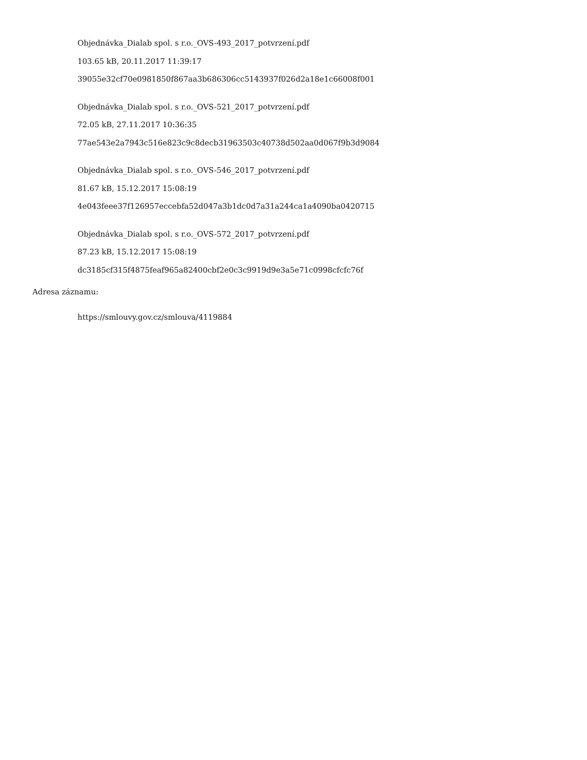Objednávka_Dialab spol. s r.o._OVS-493_2017_potvrzení.pdf
103.65 kB, 20.11.2017 11:39:17
39055e32cf70e0981850f867aa3b686306cc5143937f026d2a18e1c66008f001
Objednávka_Dialab spol. s r.o._OVS-521_2017_potvrzení.pdf
72.05 kB, 27.11.2017 10:36:35
77ae543e2a7943c516e823c9c8decb31963503c40738d502aa0d067f9b3d9084
Objednávka_Dialab spol. s r.o._OVS-546_2017_potvrzení.pdf
81.67 kB, 15.12.2017 15:08:19
4e043feee37f126957eccebfa52d047a3b1dc0d7a31a244ca1a4090ba0420715
Objednávka_Dialab spol. s r.o._OVS-572_2017_potvrzení.pdf
87.23 kB, 15.12.2017 15:08:19
dc3185cf315f4875feaf965a82400cbf2e0c3c9919d9e3a5e71c0998cfcfc76f
Adresa záznamu:
https://smlouvy.gov.cz/smlouva/4119884